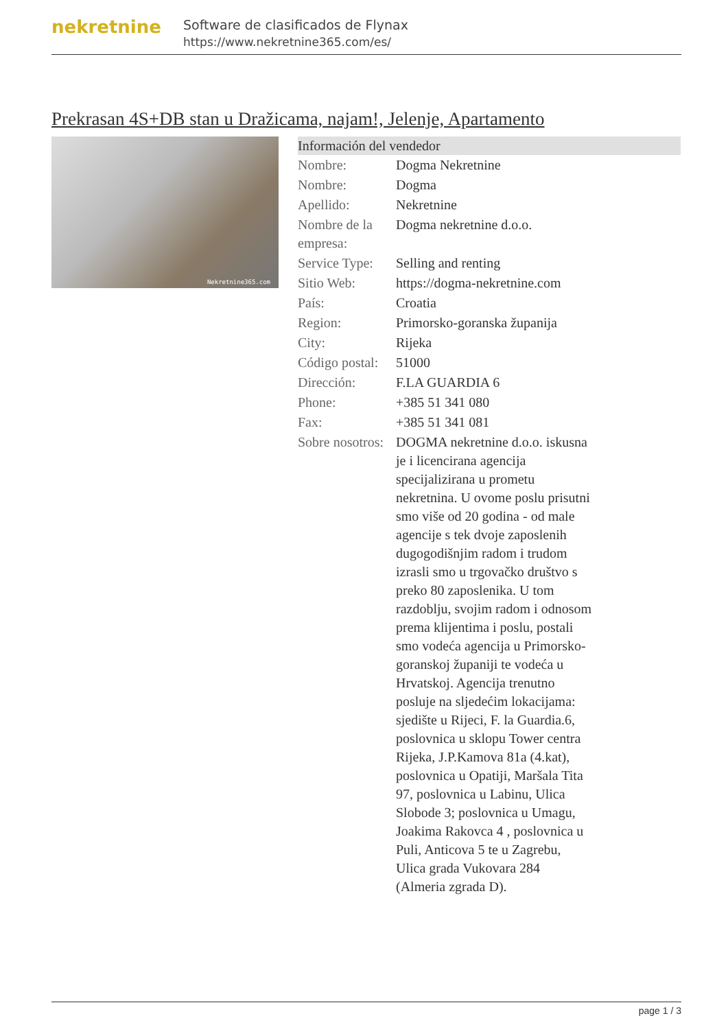nekretnine
Software de clasificados de Flynax
https://www.nekretnine365.com/es/
Prekrasan 4S+DB stan u Dražicama, najam!, Jelenje, Apartamento
Nekretnine365.com
| Información del vendedor | |
| --- | --- |
| Nombre: | Dogma Nekretnine |
| Nombre: | Dogma |
| Apellido: | Nekretnine |
| Nombre de la empresa: | Dogma nekretnine d.o.o. |
| Service Type: | Selling and renting |
| Sitio Web: | https://dogma-nekretnine.com |
| País: | Croatia |
| Region: | Primorsko-goranska županija |
| City: | Rijeka |
| Código postal: | 51000 |
| Dirección: | F.LA GUARDIA 6 |
| Phone: | +385 51 341 080 |
| Fax: | +385 51 341 081 |
| Sobre nosotros: | DOGMA nekretnine d.o.o. iskusna je i licencirana agencija specijalizirana u prometu nekretnina. U ovome poslu prisutni smo više od 20 godina - od male agencije s tek dvoje zaposlenih dugogodišnjim radom i trudom izrasli smo u trgovačko društvo s preko 80 zaposlenika. U tom razdoblju, svojim radom i odnosom prema klijentima i poslu, postali smo vodeća agencija u Primorsko-goranskoj županiji te vodeća u Hrvatskoj. Agencija trenutno posluje na sljedećim lokacijama: sjedište u Rijeci, F. la Guardia.6, poslovnica u sklopu Tower centra Rijeka, J.P.Kamova 81a (4.kat), poslovnica u Opatiji, Maršala Tita 97, poslovnica u Labinu, Ulica Slobode 3; poslovnica u Umagu, Joakima Rakovca 4 , poslovnica u Puli, Anticova 5 te u Zagrebu, Ulica grada Vukovara 284 (Almeria zgrada D). |
page 1 / 3